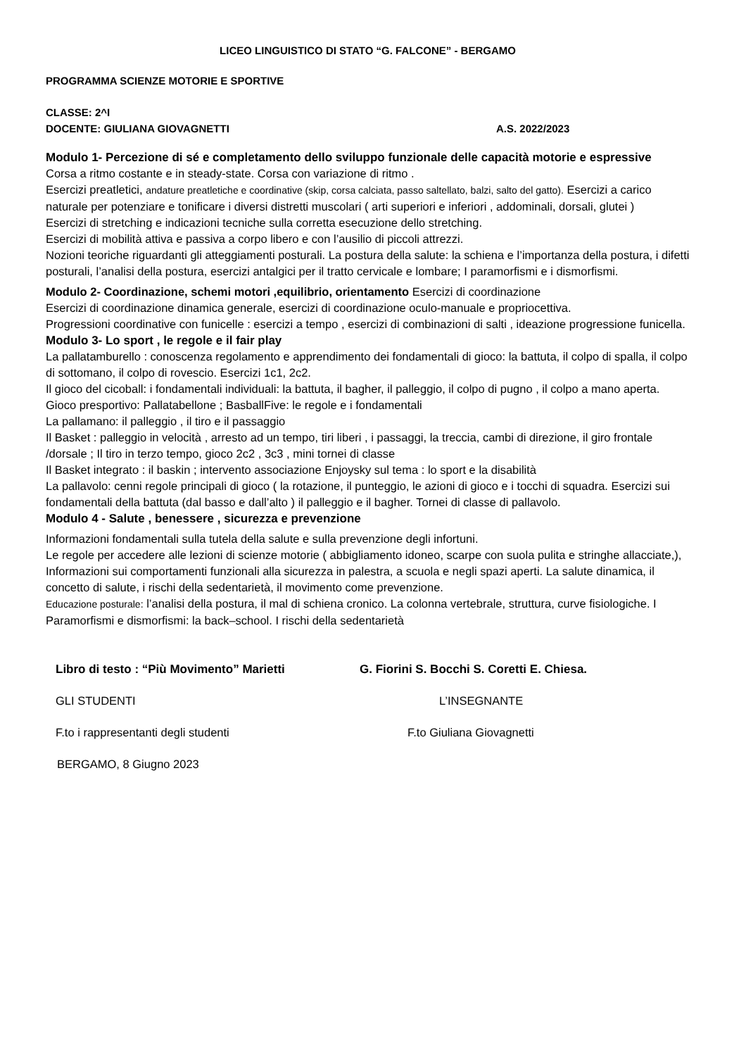LICEO LINGUISTICO DI STATO “G. FALCONE” - BERGAMO
PROGRAMMA SCIENZE MOTORIE E SPORTIVE
CLASSE: 2^I
DOCENTE: GIULIANA GIOVAGNETTI A.S. 2022/2023
Modulo 1- Percezione di sé e completamento dello sviluppo funzionale delle capacità motorie e espressive
Corsa a ritmo costante e in steady-state. Corsa con variazione di ritmo .
Esercizi preatletici, andature preatletiche e coordinative (skip, corsa calciata, passo saltellato, balzi, salto del gatto). Esercizi a carico naturale per potenziare e tonificare i diversi distretti muscolari ( arti superiori e inferiori , addominali, dorsali, glutei )
Esercizi di stretching e indicazioni tecniche sulla corretta esecuzione dello stretching.
Esercizi di mobilità attiva e passiva a corpo libero e con l’ausilio di piccoli attrezzi.
Nozioni teoriche riguardanti gli atteggiamenti posturali. La postura della salute: la schiena e l’importanza della postura, i difetti posturali, l’analisi della postura, esercizi antalgici per il tratto cervicale e lombare; I paramorfismi e i dismorfismi.
Modulo 2- Coordinazione, schemi motori ,equilibrio, orientamento Esercizi di coordinazione
Esercizi di coordinazione dinamica generale, esercizi di coordinazione oculo-manuale e propriocettiva.
Progressioni coordinative con funicelle : esercizi a tempo , esercizi di combinazioni di salti , ideazione progressione funicella.
Modulo 3- Lo sport , le regole e il fair play
La pallatamburello : conoscenza regolamento e apprendimento dei fondamentali di gioco: la battuta, il colpo di spalla, il colpo di sottomano, il colpo di rovescio. Esercizi 1c1, 2c2.
Il gioco del cicoball: i fondamentali individuali: la battuta, il bagher, il palleggio, il colpo di pugno , il colpo a mano aperta. Gioco presportivo: Pallatabellone ; BasballFive: le regole e i fondamentali
La pallamano: il palleggio , il tiro e il passaggio
Il Basket : palleggio in velocità , arresto ad un tempo, tiri liberi , i passaggi, la treccia, cambi di direzione, il giro frontale /dorsale ; Il tiro in terzo tempo, gioco 2c2 , 3c3 , mini tornei di classe
Il Basket integrato : il baskin ; intervento associazione Enjoysky sul tema : lo sport e la disabilità
La pallavolo: cenni regole principali di gioco ( la rotazione, il punteggio, le azioni di gioco e i tocchi di squadra. Esercizi sui fondamentali della battuta (dal basso e dall’alto ) il palleggio e il bagher. Tornei di classe di pallavolo.
Modulo 4 - Salute , benessere , sicurezza e prevenzione
Informazioni fondamentali sulla tutela della salute e sulla prevenzione degli infortuni.
Le regole per accedere alle lezioni di scienze motorie ( abbigliamento idoneo, scarpe con suola pulita e stringhe allacciate,), Informazioni sui comportamenti funzionali alla sicurezza in palestra, a scuola e negli spazi aperti. La salute dinamica, il concetto di salute, i rischi della sedentarietà, il movimento come prevenzione.
Educazione posturale: l’analisi della postura, il mal di schiena cronico. La colonna vertebrale, struttura, curve fisiologiche. I Paramorfismi e dismorfismi: la back–school. I rischi della sedentarietà
Libro di testo : “Più Movimento” Marietti G. Fiorini S. Bocchi S. Coretti E. Chiesa.
GLI STUDENTI L’INSEGNANTE
F.to i rappresentanti degli studenti F.to Giuliana Giovagnetti
BERGAMO, 8 Giugno 2023